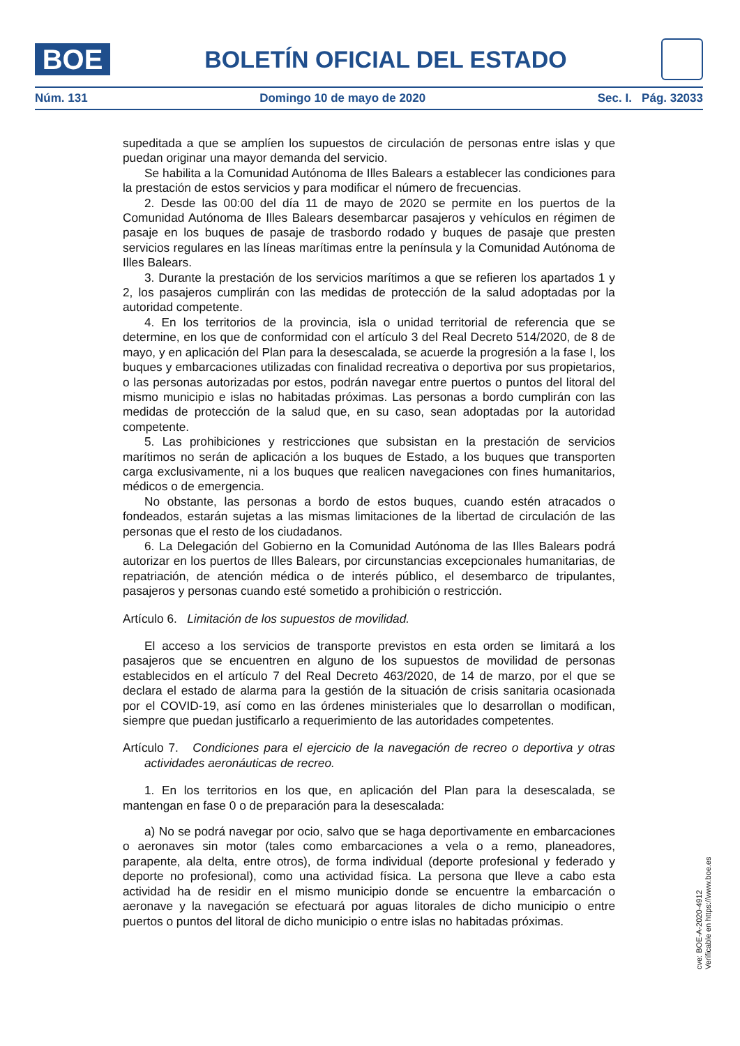BOE
BOLETÍN OFICIAL DEL ESTADO
Núm. 131 Domingo 10 de mayo de 2020 Sec. I. Pág. 32033
supeditada a que se amplíen los supuestos de circulación de personas entre islas y que puedan originar una mayor demanda del servicio.
Se habilita a la Comunidad Autónoma de Illes Balears a establecer las condiciones para la prestación de estos servicios y para modificar el número de frecuencias.
2. Desde las 00:00 del día 11 de mayo de 2020 se permite en los puertos de la Comunidad Autónoma de Illes Balears desembarcar pasajeros y vehículos en régimen de pasaje en los buques de pasaje de trasbordo rodado y buques de pasaje que presten servicios regulares en las líneas marítimas entre la península y la Comunidad Autónoma de Illes Balears.
3. Durante la prestación de los servicios marítimos a que se refieren los apartados 1 y 2, los pasajeros cumplirán con las medidas de protección de la salud adoptadas por la autoridad competente.
4. En los territorios de la provincia, isla o unidad territorial de referencia que se determine, en los que de conformidad con el artículo 3 del Real Decreto 514/2020, de 8 de mayo, y en aplicación del Plan para la desescalada, se acuerde la progresión a la fase I, los buques y embarcaciones utilizadas con finalidad recreativa o deportiva por sus propietarios, o las personas autorizadas por estos, podrán navegar entre puertos o puntos del litoral del mismo municipio e islas no habitadas próximas. Las personas a bordo cumplirán con las medidas de protección de la salud que, en su caso, sean adoptadas por la autoridad competente.
5. Las prohibiciones y restricciones que subsistan en la prestación de servicios marítimos no serán de aplicación a los buques de Estado, a los buques que transporten carga exclusivamente, ni a los buques que realicen navegaciones con fines humanitarios, médicos o de emergencia.
No obstante, las personas a bordo de estos buques, cuando estén atracados o fondeados, estarán sujetas a las mismas limitaciones de la libertad de circulación de las personas que el resto de los ciudadanos.
6. La Delegación del Gobierno en la Comunidad Autónoma de las Illes Balears podrá autorizar en los puertos de Illes Balears, por circunstancias excepcionales humanitarias, de repatriación, de atención médica o de interés público, el desembarco de tripulantes, pasajeros y personas cuando esté sometido a prohibición o restricción.
Artículo 6. Limitación de los supuestos de movilidad.
El acceso a los servicios de transporte previstos en esta orden se limitará a los pasajeros que se encuentren en alguno de los supuestos de movilidad de personas establecidos en el artículo 7 del Real Decreto 463/2020, de 14 de marzo, por el que se declara el estado de alarma para la gestión de la situación de crisis sanitaria ocasionada por el COVID-19, así como en las órdenes ministeriales que lo desarrollan o modifican, siempre que puedan justificarlo a requerimiento de las autoridades competentes.
Artículo 7. Condiciones para el ejercicio de la navegación de recreo o deportiva y otras actividades aeronáuticas de recreo.
1. En los territorios en los que, en aplicación del Plan para la desescalada, se mantengan en fase 0 o de preparación para la desescalada:
a) No se podrá navegar por ocio, salvo que se haga deportivamente en embarcaciones o aeronaves sin motor (tales como embarcaciones a vela o a remo, planeadores, parapente, ala delta, entre otros), de forma individual (deporte profesional y federado y deporte no profesional), como una actividad física. La persona que lleve a cabo esta actividad ha de residir en el mismo municipio donde se encuentre la embarcación o aeronave y la navegación se efectuará por aguas litorales de dicho municipio o entre puertos o puntos del litoral de dicho municipio o entre islas no habitadas próximas.
cve: BOE-A-2020-4912
Verificable en https://www.boe.es